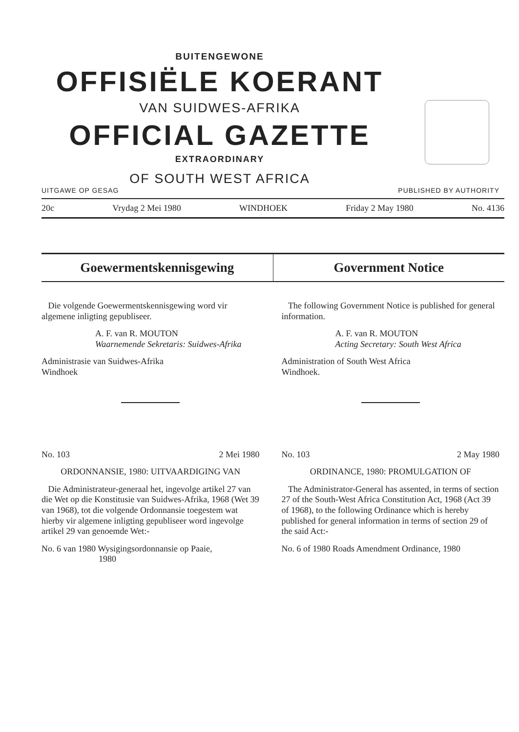BUITENGEWONE
OFFISIËLE KOERANT
VAN SUIDWES-AFRIKA
OFFICIAL GAZETTE
EXTRAORDINARY
OF SOUTH WEST AFRICA
UITGAWE OP GESAG PUBLISHED BY AUTHORITY
20c Vrydag 2 Mei 1980 WINDHOEK Friday 2 May 1980 No. 4136
Goewermentskennisgewing Government Notice
Die volgende Goewermentskennisgewing word vir algemene inligting gepubliseer.
A. F. van R. MOUTON
Waarnemende Sekretaris: Suidwes-Afrika
Administrasie van Suidwes-Afrika
Windhoek
No. 103 2 Mei 1980
ORDONNANSIE, 1980: UITVAARDIGING VAN
Die Administrateur-generaal het, ingevolge artikel 27 van die Wet op die Konstitusie van Suidwes-Afrika, 1968 (Wet 39 van 1968), tot die volgende Ordonnansie toegestem wat hierby vir algemene inligting gepubliseer word ingevolge artikel 29 van genoemde Wet:-
No. 6 van 1980 Wysigingsordonnansie op Paaie,
1980
The following Government Notice is published for general information.
A. F. van R. MOUTON
Acting Secretary: South West Africa
Administration of South West Africa
Windhoek.
No. 103 2 May 1980
ORDINANCE, 1980: PROMULGATION OF
The Administrator-General has assented, in terms of section 27 of the South-West Africa Constitution Act, 1968 (Act 39 of 1968), to the following Ordinance which is hereby published for general information in terms of section 29 of the said Act:-
No. 6 of 1980 Roads Amendment Ordinance, 1980